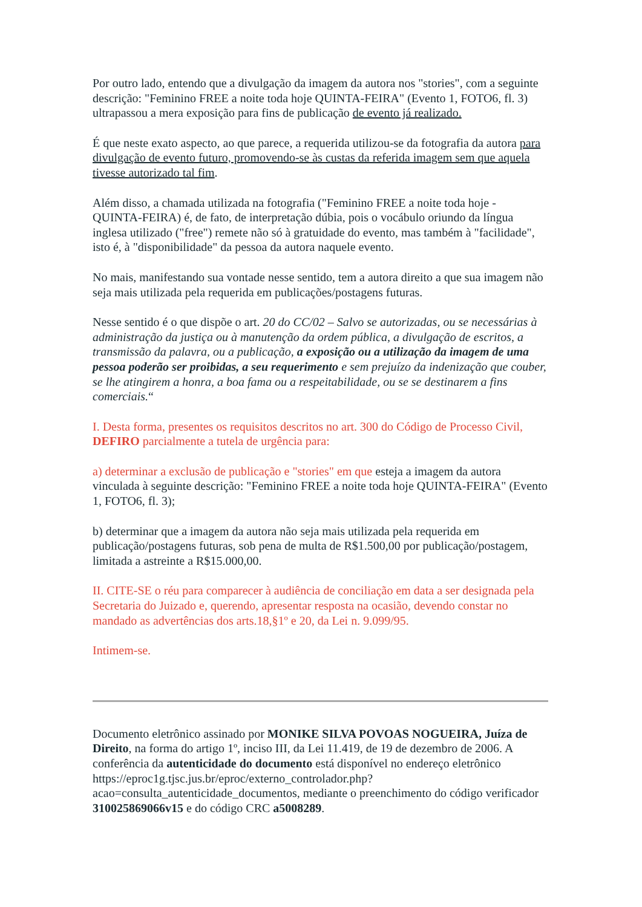Por outro lado, entendo que a divulgação da imagem da autora nos "stories", com a seguinte descrição: "Feminino FREE a noite toda hoje QUINTA-FEIRA" (Evento 1, FOTO6, fl. 3) ultrapassou a mera exposição para fins de publicação de evento já realizado.
É que neste exato aspecto, ao que parece, a requerida utilizou-se da fotografia da autora para divulgação de evento futuro, promovendo-se às custas da referida imagem sem que aquela tivesse autorizado tal fim.
Além disso, a chamada utilizada na fotografia ("Feminino FREE a noite toda hoje - QUINTA-FEIRA) é, de fato, de interpretação dúbia, pois o vocábulo oriundo da língua inglesa utilizado ("free") remete não só à gratuidade do evento, mas também à "facilidade", isto é, à "disponibilidade" da pessoa da autora naquele evento.
No mais, manifestando sua vontade nesse sentido, tem a autora direito a que sua imagem não seja mais utilizada pela requerida em publicações/postagens futuras.
Nesse sentido é o que dispõe o art. 20 do CC/02 – Salvo se autorizadas, ou se necessárias à administração da justiça ou à manutenção da ordem pública, a divulgação de escritos, a transmissão da palavra, ou a publicação, a exposição ou a utilização da imagem de uma pessoa poderão ser proibidas, a seu requerimento e sem prejuízo da indenização que couber, se lhe atingirem a honra, a boa fama ou a respeitabilidade, ou se se destinarem a fins comerciais.“
I. Desta forma, presentes os requisitos descritos no art. 300 do Código de Processo Civil, DEFIRO parcialmente a tutela de urgência para:
a) determinar a exclusão de publicação e "stories" em que esteja a imagem da autora vinculada à seguinte descrição: "Feminino FREE a noite toda hoje QUINTA-FEIRA" (Evento 1, FOTO6, fl. 3);
b) determinar que a imagem da autora não seja mais utilizada pela requerida em publicação/postagens futuras, sob pena de multa de R$1.500,00 por publicação/postagem, limitada a astreinte a R$15.000,00.
II. CITE-SE o réu para comparecer à audiência de conciliação em data a ser designada pela Secretaria do Juizado e, querendo, apresentar resposta na ocasião, devendo constar no mandado as advertências dos arts.18,§1º e 20, da Lei n. 9.099/95.
Intimem-se.
Documento eletrônico assinado por MONIKE SILVA POVOAS NOGUEIRA, Juíza de Direito, na forma do artigo 1º, inciso III, da Lei 11.419, de 19 de dezembro de 2006. A conferência da autenticidade do documento está disponível no endereço eletrônico https://eproc1g.tjsc.jus.br/eproc/externo_controlador.php?acao=consulta_autenticidade_documentos, mediante o preenchimento do código verificador 310025869066v15 e do código CRC a5008289.